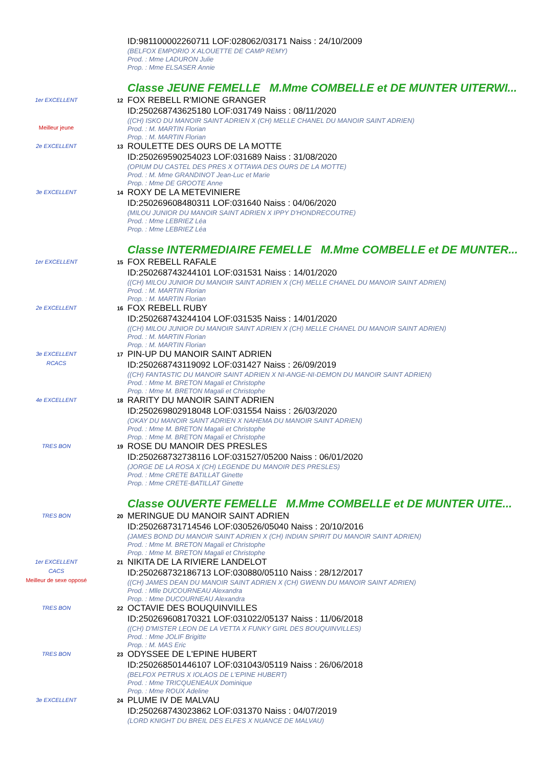ID:981100002260711 LOF:028062/03171 Naiss : 24/10/2009
(BELFOX EMPORIO X ALOUETTE DE CAMP REMY)
Prod. : Mme LADURON Julie
Prop. : Mme ELSASER Annie
Classe JEUNE FEMELLE M.Mme COMBELLE et DE MUNTER UITERWI...
1er EXCELLENT
Meilleur jeune
12
FOX REBELL R'MIONE GRANGER
ID:250268743625180 LOF:031749 Naiss : 08/11/2020
((CH) ISKO DU MANOIR SAINT ADRIEN X (CH) MELLE CHANEL DU MANOIR SAINT ADRIEN)
Prod. : M. MARTIN Florian
Prop. : M. MARTIN Florian
2e EXCELLENT
13
ROULETTE DES OURS DE LA MOTTE
ID:250269590254023 LOF:031689 Naiss : 31/08/2020
(OPIUM DU CASTEL DES PRES X OTTAWA DES OURS DE LA MOTTE)
Prod. : M. Mme GRANDINOT Jean-Luc et Marie
Prop. : Mme DE GROOTE Anne
3e EXCELLENT
14
ROXY DE LA METEVINIERE
ID:250269608480311 LOF:031640 Naiss : 04/06/2020
(MILOU JUNIOR DU MANOIR SAINT ADRIEN X IPPY D'HONDRECOUTRE)
Prod. : Mme LEBRIEZ Léa
Prop. : Mme LEBRIEZ Léa
Classe INTERMEDIAIRE FEMELLE M.Mme COMBELLE et DE MUNTER...
1er EXCELLENT
15
FOX REBELL RAFALE
ID:250268743244101 LOF:031531 Naiss : 14/01/2020
((CH) MILOU JUNIOR DU MANOIR SAINT ADRIEN X (CH) MELLE CHANEL DU MANOIR SAINT ADRIEN)
Prod. : M. MARTIN Florian
Prop. : M. MARTIN Florian
2e EXCELLENT
16
FOX REBELL RUBY
ID:250268743244104 LOF:031535 Naiss : 14/01/2020
((CH) MILOU JUNIOR DU MANOIR SAINT ADRIEN X (CH) MELLE CHANEL DU MANOIR SAINT ADRIEN)
Prod. : M. MARTIN Florian
Prop. : M. MARTIN Florian
3e EXCELLENT
RCACS
17
PIN-UP DU MANOIR SAINT ADRIEN
ID:250268743119092 LOF:031427 Naiss : 26/09/2019
((CH) FANTASTIC DU MANOIR SAINT ADRIEN X NI-ANGE-NI-DEMON DU MANOIR SAINT ADRIEN)
Prod. : Mme M. BRETON Magali et Christophe
Prop. : Mme M. BRETON Magali et Christophe
4e EXCELLENT
18
RARITY DU MANOIR SAINT ADRIEN
ID:250269802918048 LOF:031554 Naiss : 26/03/2020
(OKAY DU MANOIR SAINT ADRIEN X NAHEMA DU MANOIR SAINT ADRIEN)
Prod. : Mme M. BRETON Magali et Christophe
Prop. : Mme M. BRETON Magali et Christophe
TRES BON
19
ROSE DU MANOIR DES PRESLES
ID:250268732738116 LOF:031527/05200 Naiss : 06/01/2020
(JORGE DE LA ROSA X (CH) LEGENDE DU MANOIR DES PRESLES)
Prod. : Mme CRETE BATILLAT Ginette
Prop. : Mme CRETE-BATILLAT Ginette
Classe OUVERTE FEMELLE M.Mme COMBELLE et DE MUNTER UITE...
TRES BON
20
MERINGUE DU MANOIR SAINT ADRIEN
ID:250268731714546 LOF:030526/05040 Naiss : 20/10/2016
(JAMES BOND DU MANOIR SAINT ADRIEN X (CH) INDIAN SPIRIT DU MANOIR SAINT ADRIEN)
Prod. : Mme M. BRETON Magali et Christophe
Prop. : Mme M. BRETON Magali et Christophe
1er EXCELLENT
CACS
Meilleur de sexe opposé
21
NIKITA DE LA RIVIERE LANDELOT
ID:250268732186713 LOF:030880/05110 Naiss : 28/12/2017
((CH) JAMES DEAN DU MANOIR SAINT ADRIEN X (CH) GWENN DU MANOIR SAINT ADRIEN)
Prod. : Mlle DUCOURNEAU Alexandra
Prop. : Mme DUCOURNEAU Alexandra
TRES BON
22
OCTAVIE DES BOUQUINVILLES
ID:250269608170321 LOF:031022/05137 Naiss : 11/06/2018
((CH) D'MISTER LEON DE LA VETTA X FUNKY GIRL DES BOUQUINVILLES)
Prod. : Mme JOLIF Brigitte
Prop. : M. MAS Eric
TRES BON
23
ODYSSEE DE L'EPINE HUBERT
ID:250268501446107 LOF:031043/05119 Naiss : 26/06/2018
(BELFOX PETRUS X IOLAOS DE L'EPINE HUBERT)
Prod. : Mme TRICQUENEAUX Dominique
Prop. : Mme ROUX Adeline
3e EXCELLENT
24
PLUME IV DE MALVAU
ID:250268743023862 LOF:031370 Naiss : 04/07/2019
(LORD KNIGHT DU BREIL DES ELFES X NUANCE DE MALVAU)